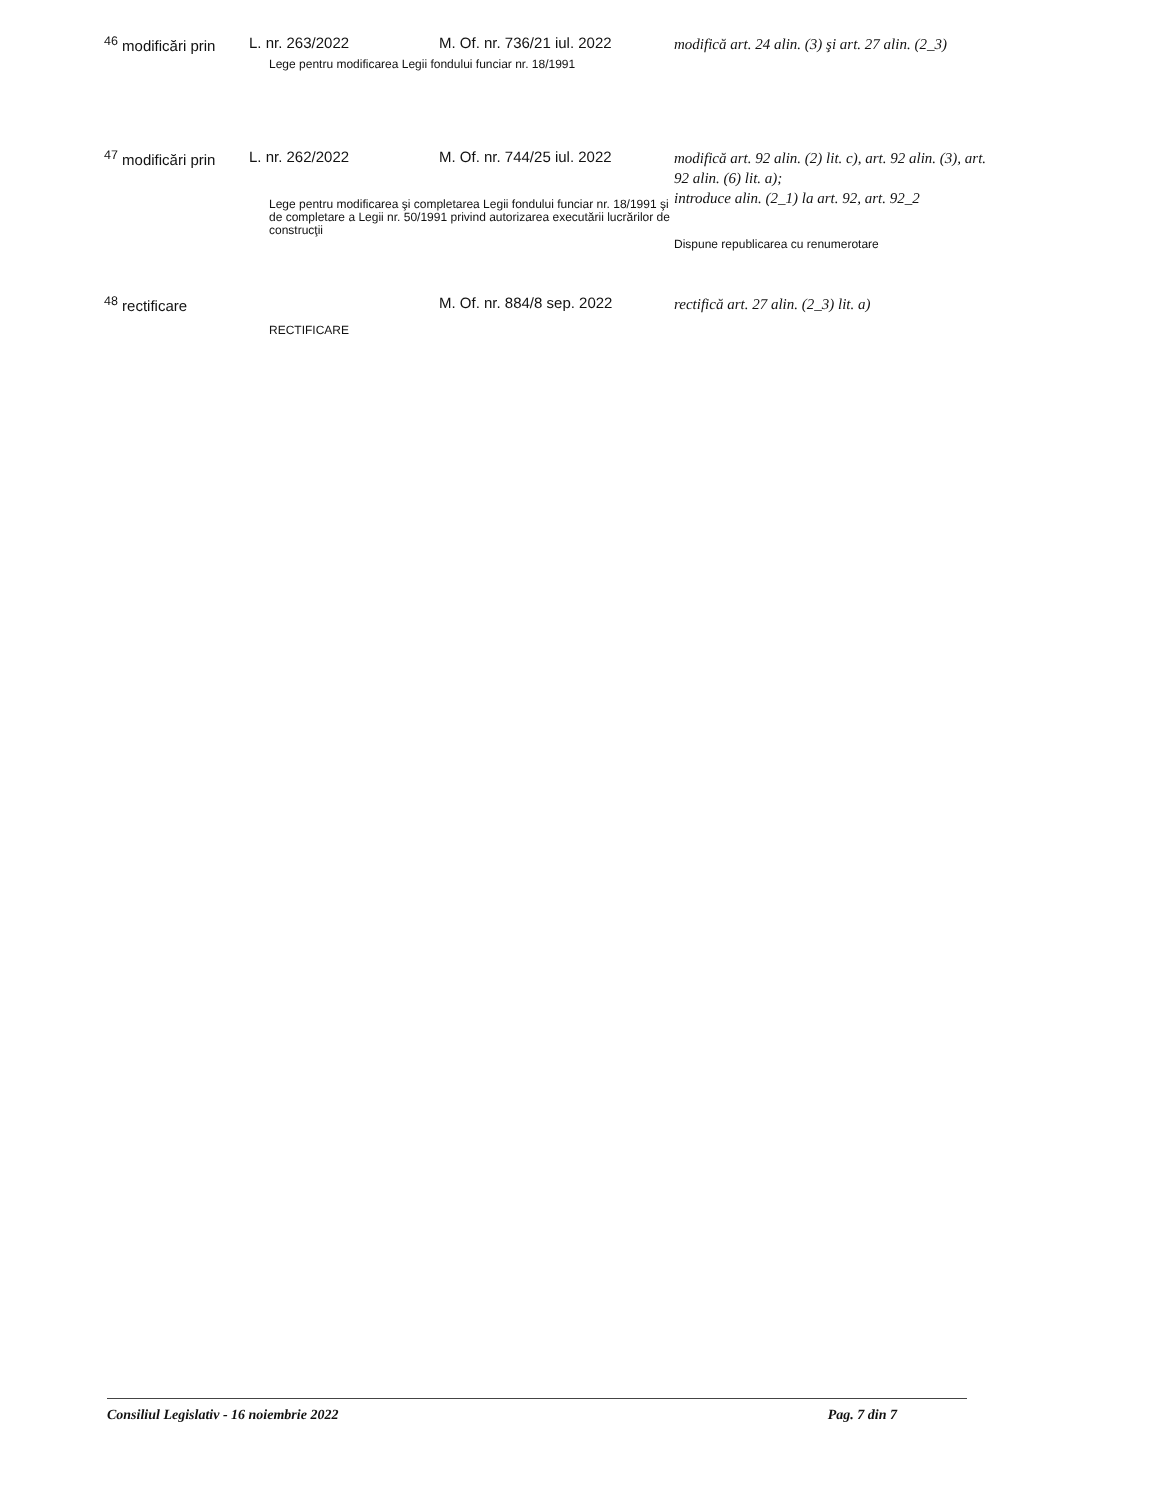| <sup>46</sup> modificări prin | L. nr. 263/2022 | M. Of. nr. 736/21 iul. 2022 | modifică art. 24 alin. (3) şi art. 27 alin. (2_3) |
| | Lege pentru modificarea Legii fondului funciar nr. 18/1991 | | |
| <sup>47</sup> modificări prin | L. nr. 262/2022 | M. Of. nr. 744/25 iul. 2022 | modifică art. 92 alin. (2) lit. c), art. 92 alin. (3), art. 92 alin. (6) lit. a); introduce alin. (2_1) la art. 92, art. 92_2 Dispune republicarea cu renumerotare |
| | Lege pentru modificarea şi completarea Legii fondului funciar nr. 18/1991 şi de completare a Legii nr. 50/1991 privind autorizarea executării lucrărilor de construcţii | | |
| <sup>48</sup> rectificare | | M. Of. nr. 884/8 sep. 2022 | rectifică art. 27 alin. (2_3) lit. a) |
| | RECTIFICARE | | |
Consiliul Legislativ - 16 noiembrie 2022 Pag. 7 din 7